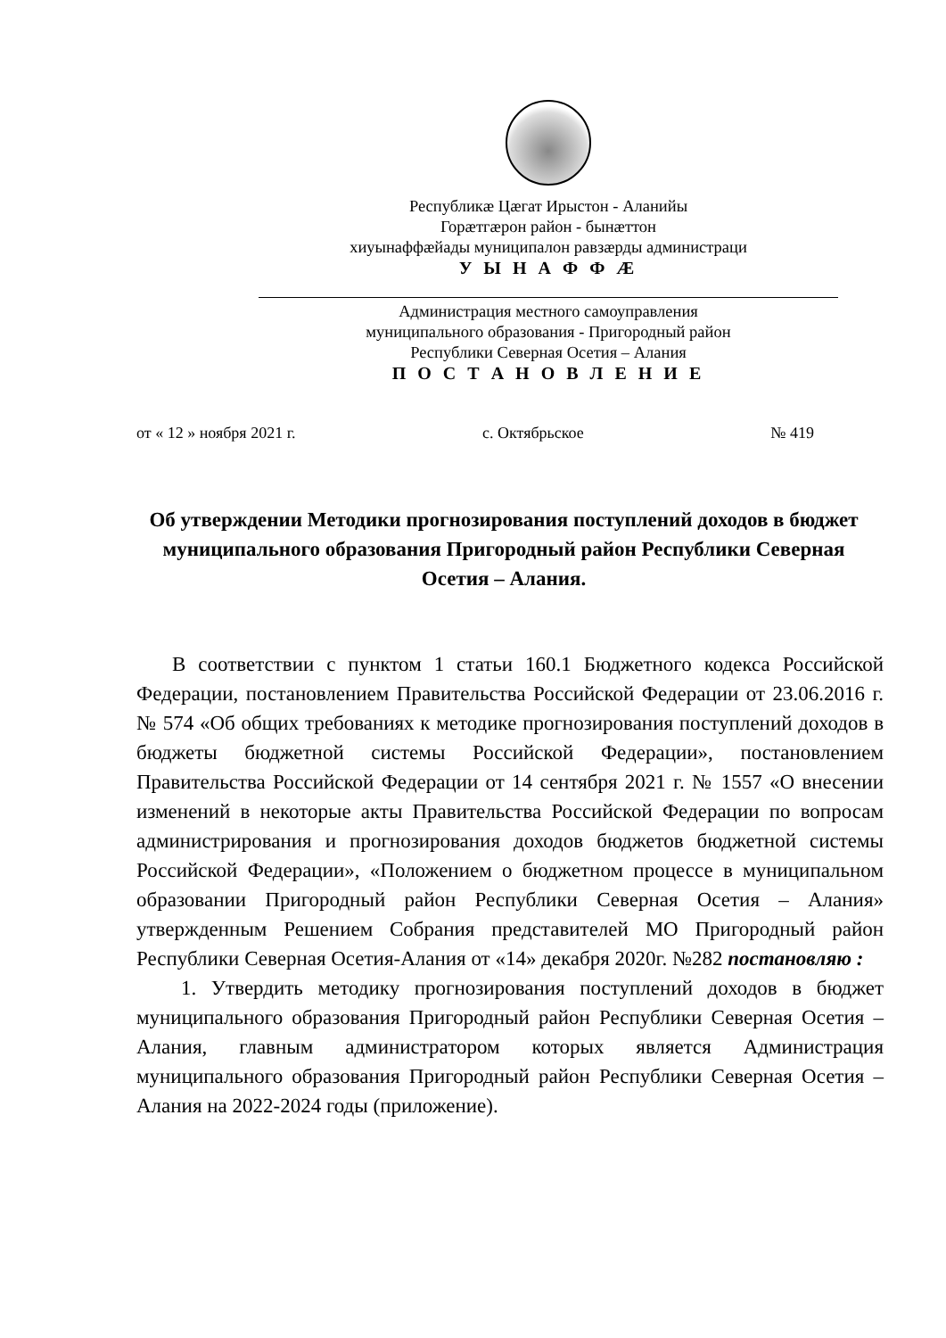Республикæ Цæгат Ирыстон - Аланийы
Горæтгæрон район - бынæттон
хиуынаффæйады муниципалон равзæрды администраци
У Ы Н А Ф Ф Æ
Администрация местного самоуправления
муниципального образования - Пригородный район
Республики Северная Осетия – Алания
П О С Т А Н О В Л Е Н И Е
от « 12 » ноября 2021 г. с. Октябрьское № 419
Об утверждении Методики прогнозирования поступлений доходов в бюджет муниципального образования Пригородный район Республики Северная Осетия – Алания.
В соответствии с пунктом 1 статьи 160.1 Бюджетного кодекса Российской Федерации, постановлением Правительства Российской Федерации от 23.06.2016 г. № 574 «Об общих требованиях к методике прогнозирования поступлений доходов в бюджеты бюджетной системы Российской Федерации», постановлением Правительства Российской Федерации от 14 сентября 2021 г. № 1557 «О внесении изменений в некоторые акты Правительства Российской Федерации по вопросам администрирования и прогнозирования доходов бюджетов бюджетной системы Российской Федерации», «Положением о бюджетном процессе в муниципальном образовании Пригородный район Республики Северная Осетия – Алания» утвержденным Решением Собрания представителей МО Пригородный район Республики Северная Осетия-Алания от «14» декабря 2020г. №282 постановляю :
1. Утвердить методику прогнозирования поступлений доходов в бюджет муниципального образования Пригородный район Республики Северная Осетия – Алания, главным администратором которых является Администрация муниципального образования Пригородный район Республики Северная Осетия – Алания на 2022-2024 годы (приложение).